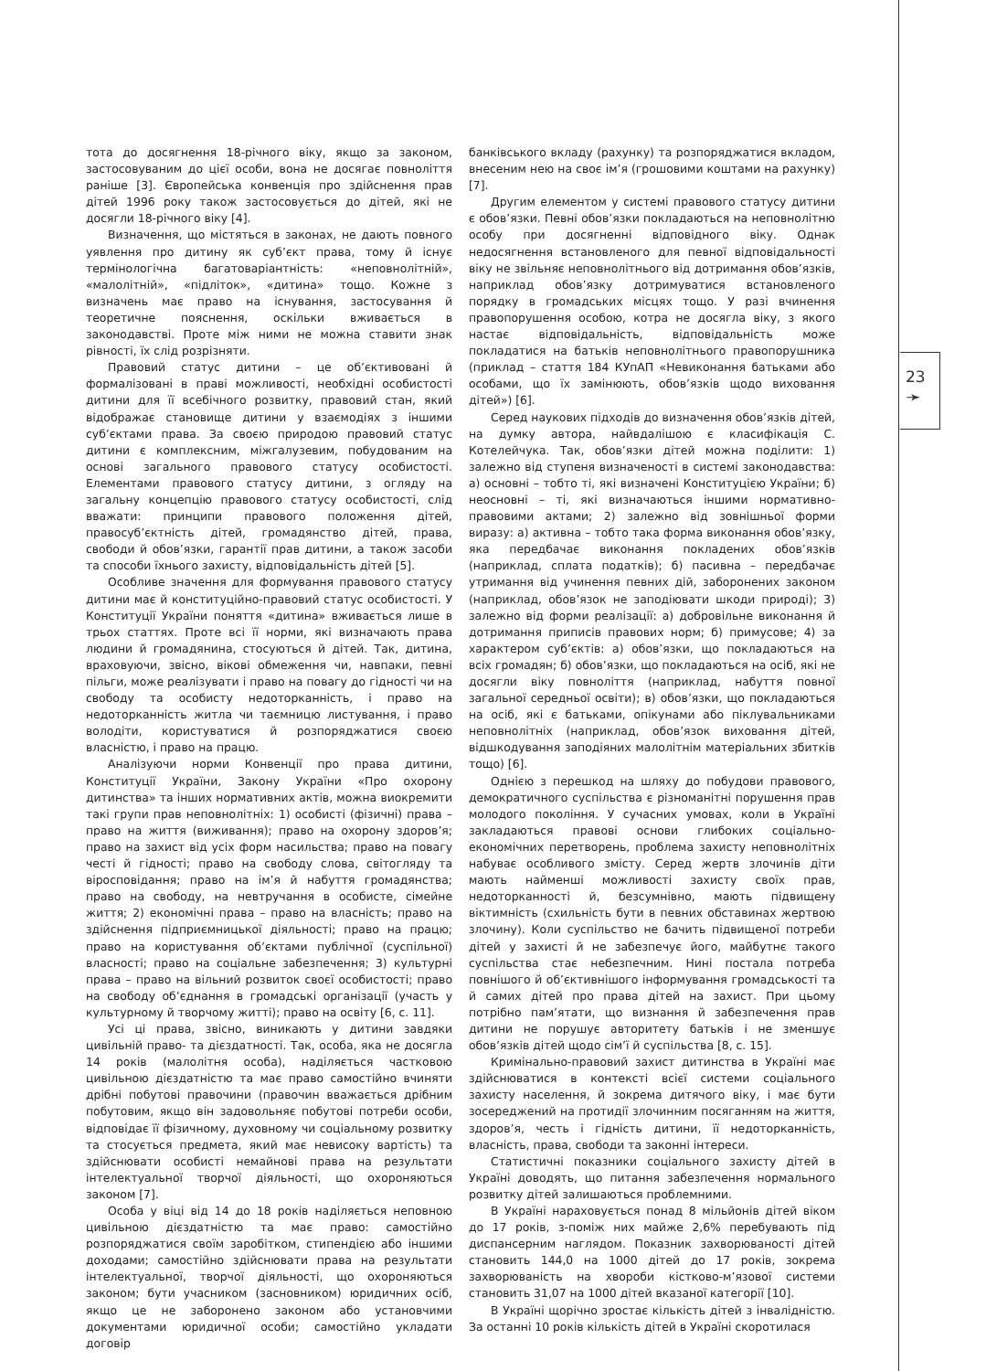23
➛
тота до досягнення 18-річного віку, якщо за законом, застосовуваним до цієї особи, вона не досягає повноліття раніше [3]. Європейська конвенція про здійснення прав дітей 1996 року також застосовується до дітей, які не досягли 18-річного віку [4].
Визначення, що містяться в законах, не дають повного уявлення про дитину як суб’єкт права, тому й існує термінологічна багатоваріантність: «неповнолітній», «малолітній», «підліток», «дитина» тощо. Кожне з визначень має право на існування, застосування й теоретичне пояснення, оскільки вживається в законодавстві. Проте між ними не можна ставити знак рівності, їх слід розрізняти.
Правовий статус дитини – це об’єктивовані й формалізовані в праві можливості, необхідні особистості дитини для її всебічного розвитку, правовий стан, який відображає становище дитини у взаємодіях з іншими суб’єктами права. За своєю природою правовий статус дитини є комплексним, міжгалузевим, побудованим на основі загального правового статусу особистості. Елементами правового статусу дитини, з огляду на загальну концепцію правового статусу особистості, слід вважати: принципи правового положення дітей, правосуб’єктність дітей, громадянство дітей, права, свободи й обов’язки, гарантії прав дитини, а також засоби та способи їхнього захисту, відповідальність дітей [5].
Особливе значення для формування правового статусу дитини має й конституційно-правовий статус особистості. У Конституції України поняття «дитина» вживається лише в трьох статтях. Проте всі її норми, які визначають права людини й громадянина, стосуються й дітей. Так, дитина, враховуючи, звісно, вікові обмеження чи, навпаки, певні пільги, може реалізувати і право на повагу до гідності чи на свободу та особисту недоторканність, і право на недоторканність житла чи таємницю листування, і право володіти, користуватися й розпоряджатися своєю власністю, і право на працю.
Аналізуючи норми Конвенції про права дитини, Конституції України, Закону України «Про охорону дитинства» та інших нормативних актів, можна виокремити такі групи прав неповнолітніх: 1) особисті (фізичні) права – право на життя (виживання); право на охорону здоров’я; право на захист від усіх форм насильства; право на повагу честі й гідності; право на свободу слова, світогляду та віросповідання; право на ім’я й набуття громадянства; право на свободу, на невтручання в особисте, сімейне життя; 2) економічні права – право на власність; право на здійснення підприємницької діяльності; право на працю; право на користування об’єктами публічної (суспільної) власності; право на соціальне забезпечення; 3) культурні права – право на вільний розвиток своєї особистості; право на свободу об’єднання в громадські організації (участь у культурному й творчому житті); право на освіту [6, с. 11].
Усі ці права, звісно, виникають у дитини завдяки цивільній право- та дієздатності. Так, особа, яка не досягла 14 років (малолітня особа), наділяється частковою цивільною дієздатністю та має право самостійно вчиняти дрібні побутові правочини (правочин вважається дрібним побутовим, якщо він задовольняє побутові потреби особи, відповідає її фізичному, духовному чи соціальному розвитку та стосується предмета, який має невисоку вартість) та здійснювати особисті немайнові права на результати інтелектуальної творчої діяльності, що охороняються законом [7].
Особа у віці від 14 до 18 років наділяється неповною цивільною дієздатністю та має право: самостійно розпоряджатися своїм заробітком, стипендією або іншими доходами; самостійно здійснювати права на результати інтелектуальної, творчої діяльності, що охороняються законом; бути учасником (засновником) юридичних осіб, якщо це не заборонено законом або установчими документами юридичної особи; самостійно укладати договір
банківського вкладу (рахунку) та розпоряджатися вкладом, внесеним нею на своє ім’я (грошовими коштами на рахунку) [7].
Другим елементом у системі правового статусу дитини є обов’язки. Певні обов’язки покладаються на неповнолітню особу при досягненні відповідного віку. Однак недосягнення встановленого для певної відповідальності віку не звільняє неповнолітнього від дотримання обов’язків, наприклад обов’язку дотримуватися встановленого порядку в громадських місцях тощо. У разі вчинення правопорушення особою, котра не досягла віку, з якого настає відповідальність, відповідальність може покладатися на батьків неповнолітнього правопорушника (приклад – стаття 184 КУпАП «Невиконання батьками або особами, що їх замінюють, обов’язків щодо виховання дітей») [6].
Серед наукових підходів до визначення обов’язків дітей, на думку автора, найвдалішою є класифікація С. Котелейчука. Так, обов’язки дітей можна поділити: 1) залежно від ступеня визначеності в системі законодавства: а) основні – тобто ті, які визначені Конституцією України; б) неосновні – ті, які визначаються іншими нормативно-правовими актами; 2) залежно від зовнішньої форми виразу: а) активна – тобто така форма виконання обов’язку, яка передбачає виконання покладених обов’язків (наприклад, сплата податків); б) пасивна – передбачає утримання від учинення певних дій, заборонених законом (наприклад, обов’язок не заподіювати шкоди природі); 3) залежно від форми реалізації: а) добровільне виконання й дотримання приписів правових норм; б) примусове; 4) за характером суб’єктів: а) обов’язки, що покладаються на всіх громадян; б) обов’язки, що покладаються на осіб, які не досягли віку повноліття (наприклад, набуття повної загальної середньої освіти); в) обов’язки, що покладаються на осіб, які є батьками, опікунами або піклувальниками неповнолітніх (наприклад, обов’язок виховання дітей, відшкодування заподіяних малолітнім матеріальних збитків тощо) [6].
Однією з перешкод на шляху до побудови правового, демократичного суспільства є різноманітні порушення прав молодого покоління. У сучасних умовах, коли в Україні закладаються правові основи глибоких соціально-економічних перетворень, проблема захисту неповнолітніх набуває особливого змісту. Серед жертв злочинів діти мають найменші можливості захисту своїх прав, недоторканності й, безсумнівно, мають підвищену віктимність (схильність бути в певних обставинах жертвою злочину). Коли суспільство не бачить підвищеної потреби дітей у захисті й не забезпечує його, майбутнє такого суспільства стає небезпечним. Нині постала потреба повнішого й об’єктивнішого інформування громадськості та й самих дітей про права дітей на захист. При цьому потрібно пам’ятати, що визнання й забезпечення прав дитини не порушує авторитету батьків і не зменшує обов’язків дітей щодо сім’ї й суспільства [8, с. 15].
Кримінально-правовий захист дитинства в Україні має здійснюватися в контексті всієї системи соціального захисту населення, й зокрема дитячого віку, і має бути зосереджений на протидії злочинним посяганням на життя, здоров’я, честь і гідність дитини, її недоторканність, власність, права, свободи та законні інтереси.
Статистичні показники соціального захисту дітей в Україні доводять, що питання забезпечення нормального розвитку дітей залишаються проблемними.
В Україні нараховується понад 8 мільйонів дітей віком до 17 років, з-поміж них майже 2,6% перебувають під диспансерним наглядом. Показник захворюваності дітей становить 144,0 на 1000 дітей до 17 років, зокрема захворюваність на хвороби кістково-м’язової системи становить 31,07 на 1000 дітей вказаної категорії [10].
В Україні щорічно зростає кількість дітей з інвалідністю. За останні 10 років кількість дітей в Україні скоротилася